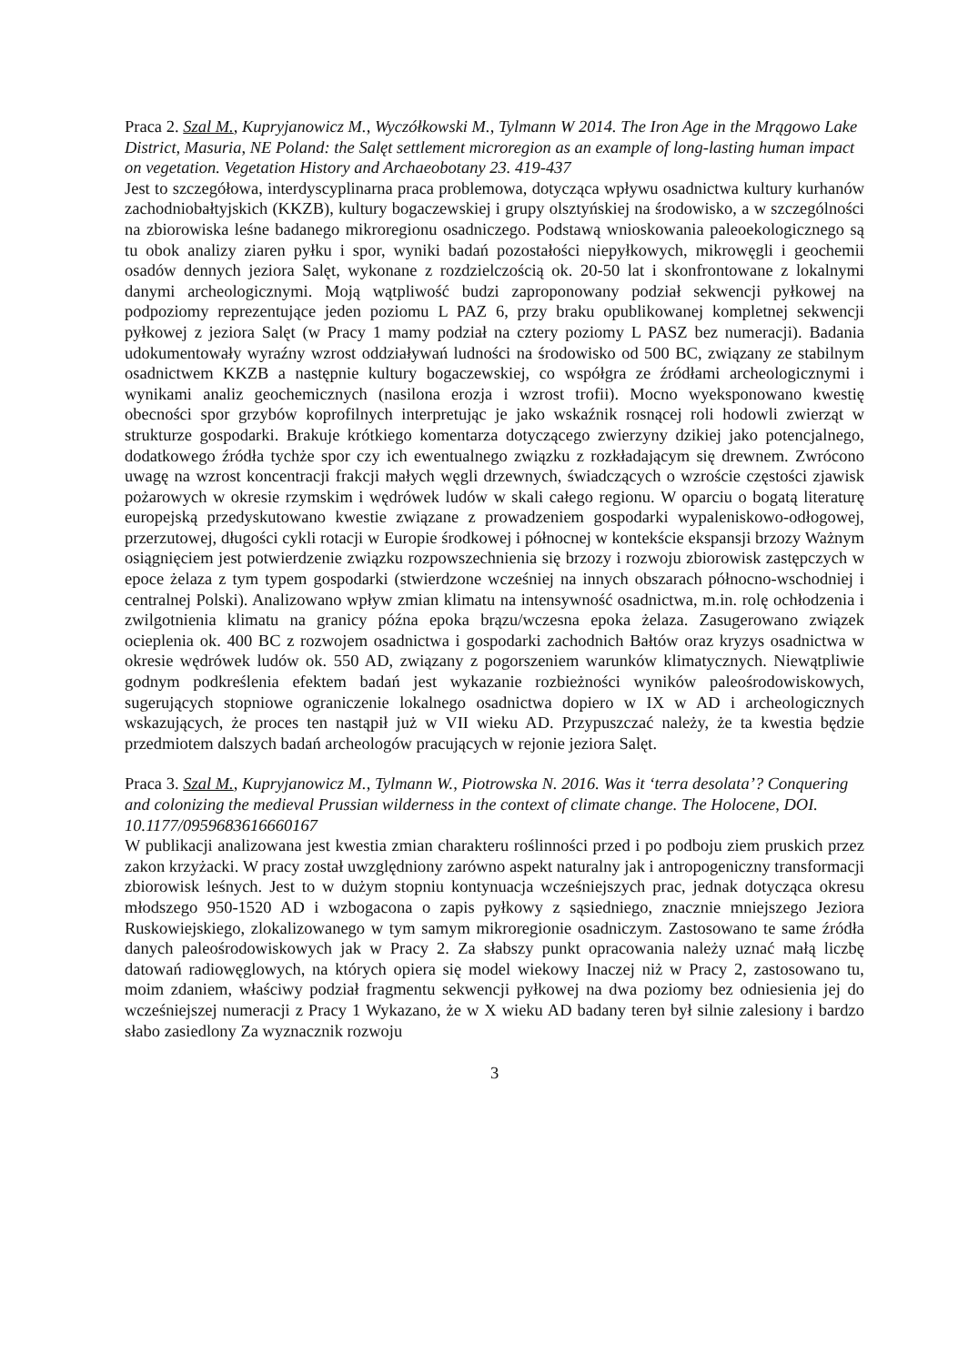Praca 2. Szal M., Kupryjanowicz M., Wyczółkowski M., Tylmann W 2014. The Iron Age in the Mrągowo Lake District, Masuria, NE Poland: the Salęt settlement microregion as an example of long-lasting human impact on vegetation. Vegetation History and Archaeobotany 23. 419-437
Jest to szczegółowa, interdyscyplinarna praca problemowa, dotycząca wpływu osadnictwa kultury kurhanów zachodniobałtyjskich (KKZB), kultury bogaczewskiej i grupy olsztyńskiej na środowisko, a w szczególności na zbiorowiska leśne badanego mikroregionu osadniczego. Podstawą wnioskowania paleoekologicznego są tu obok analizy ziaren pyłku i spor, wyniki badań pozostałości niepyłkowych, mikrowęgli i geochemii osadów dennych jeziora Salęt, wykonane z rozdzielczością ok. 20-50 lat i skonfrontowane z lokalnymi danymi archeologicznymi. Moją wątpliwość budzi zaproponowany podział sekwencji pyłkowej na podpoziomy reprezentujące jeden poziomu L PAZ 6, przy braku opublikowanej kompletnej sekwencji pyłkowej z jeziora Salęt (w Pracy 1 mamy podział na cztery poziomy L PASZ bez numeracji). Badania udokumentowały wyraźny wzrost oddziaływań ludności na środowisko od 500 BC, związany ze stabilnym osadnictwem KKZB a następnie kultury bogaczewskiej, co współgra ze źródłami archeologicznymi i wynikami analiz geochemicznych (nasilona erozja i wzrost trofii). Mocno wyeksponowano kwestię obecności spor grzybów koprofilnych interpretując je jako wskaźnik rosnącej roli hodowli zwierząt w strukturze gospodarki. Brakuje krótkiego komentarza dotyczącego zwierzyny dzikiej jako potencjalnego, dodatkowego źródła tychże spor czy ich ewentualnego związku z rozkładającym się drewnem. Zwrócono uwagę na wzrost koncentracji frakcji małych węgli drzewnych, świadczących o wzroście częstości zjawisk pożarowych w okresie rzymskim i wędrówek ludów w skali całego regionu. W oparciu o bogatą literaturę europejską przedyskutowano kwestie związane z prowadzeniem gospodarki wypaleniskowo-odłogowej, przerzutowej, długości cykli rotacji w Europie środkowej i północnej w kontekście ekspansji brzozy Ważnym osiągnięciem jest potwierdzenie związku rozpowszechnienia się brzozy i rozwoju zbiorowisk zastępczych w epoce żelaza z tym typem gospodarki (stwierdzone wcześniej na innych obszarach północno-wschodniej i centralnej Polski). Analizowano wpływ zmian klimatu na intensywność osadnictwa, m.in. rolę ochłodzenia i zwilgotnienia klimatu na granicy późna epoka brązu/wczesna epoka żelaza. Zasugerowano związek ocieplenia ok. 400 BC z rozwojem osadnictwa i gospodarki zachodnich Bałtów oraz kryzys osadnictwa w okresie wędrówek ludów ok. 550 AD, związany z pogorszeniem warunków klimatycznych. Niewątpliwie godnym podkreślenia efektem badań jest wykazanie rozbieżności wyników paleośrodowiskowych, sugerujących stopniowe ograniczenie lokalnego osadnictwa dopiero w IX w AD i archeologicznych wskazujących, że proces ten nastąpił już w VII wieku AD. Przypuszczać należy, że ta kwestia będzie przedmiotem dalszych badań archeologów pracujących w rejonie jeziora Salęt.
Praca 3. Szal M., Kupryjanowicz M., Tylmann W., Piotrowska N. 2016. Was it ‘terra desolata’? Conquering and colonizing the medieval Prussian wilderness in the context of climate change. The Holocene, DOI. 10.1177/0959683616660167
W publikacji analizowana jest kwestia zmian charakteru roślinności przed i po podboju ziem pruskich przez zakon krzyżacki. W pracy został uwzględniony zarówno aspekt naturalny jak i antropogeniczny transformacji zbiorowisk leśnych. Jest to w dużym stopniu kontynuacja wcześniejszych prac, jednak dotycząca okresu młodszego 950-1520 AD i wzbogacona o zapis pyłkowy z sąsiedniego, znacznie mniejszego Jeziora Ruskowiejskiego, zlokalizowanego w tym samym mikroregionie osadniczym. Zastosowano te same źródła danych paleośrodowiskowych jak w Pracy 2. Za słabszy punkt opracowania należy uznać małą liczbę datowań radiowęglowych, na których opiera się model wiekowy Inaczej niż w Pracy 2, zastosowano tu, moim zdaniem, właściwy podział fragmentu sekwencji pyłkowej na dwa poziomy bez odniesienia jej do wcześniejszej numeracji z Pracy 1 Wykazano, że w X wieku AD badany teren był silnie zalesiony i bardzo słabo zasiedlony Za wyznacznik rozwoju
3